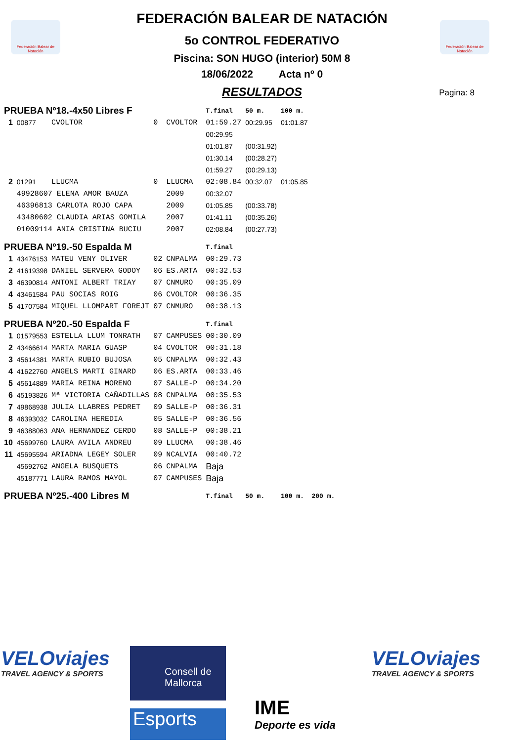Federación Balear de Natación
Federación Balear de Natación
FEDERACIÓN BALEAR DE NATACIÓN
5o CONTROL FEDERATIVO
Piscina: SON HUGO (interior) 50M 8
18/06/2022 Acta nº 0
RESULTADOS
Pagina: 8
| PRUEBA Nº18.-4x50 Libres F | | | | | T.final | 50 m. | 100 m. | |
| 1 | 00877 | CVOLTOR | 0 | CVOLTOR | 01:59.27 | 00:29.95 | 01:01.87 | |
| | | | | | 00:29.95 | | | |
| | | | | | 01:01.87 | (00:31.92) | | |
| | | | | | 01:30.14 | (00:28.27) | | |
| | | | | | 01:59.27 | (00:29.13) | | |
| 2 | 01291 | LLUCMA | 0 | LLUCMA | 02:08.84 | 00:32.07 | 01:05.85 | |
| | 49928607 ELENA AMOR BAUZA | | | 2009 | 00:32.07 | | | |
| | 46396813 CARLOTA ROJO CAPA | | | 2009 | 01:05.85 | (00:33.78) | | |
| | 43480602 CLAUDIA ARIAS GOMILA | | | 2007 | 01:41.11 | (00:35.26) | | |
| | 01009114 ANIA CRISTINA BUCIU | | | 2007 | 02:08.84 | (00:27.73) | | |
| PRUEBA Nº19.-50 Espalda M | | | | | T.final | | | |
| 1 | 43476153 | MATEU VENY OLIVER | 02 | CNPALMA | 00:29.73 | | | |
| 2 | 41619398 | DANIEL SERVERA GODOY | 06 | ES.ARTA | 00:32.53 | | | |
| 3 | 46390814 | ANTONI ALBERT TRIAY | 07 | CNMURO | 00:35.09 | | | |
| 4 | 43461584 | PAU SOCIAS ROIG | 06 | CVOLTOR | 00:36.35 | | | |
| 5 | 41707584 | MIQUEL LLOMPART FOREJT | 07 | CNMURO | 00:38.13 | | | |
| PRUEBA Nº20.-50 Espalda F | | | | | T.final | | | |
| 1 | 01579553 | ESTELLA LLUM TONRATH | 07 | CAMPUSES | 00:30.09 | | | |
| 2 | 43466614 | MARTA MARIA GUASP | 04 | CVOLTOR | 00:31.18 | | | |
| 3 | 45614381 | MARTA RUBIO BUJOSA | 05 | CNPALMA | 00:32.43 | | | |
| 4 | 41622760 | ANGELS MARTI GINARD | 06 | ES.ARTA | 00:33.46 | | | |
| 5 | 45614889 | MARIA REINA MORENO | 07 | SALLE-P | 00:34.20 | | | |
| 6 | 45193826 | Mª VICTORIA CAÑADILLAS | 08 | CNPALMA | 00:35.53 | | | |
| 7 | 49868938 | JULIA LLABRES PEDRET | 09 | SALLE-P | 00:36.31 | | | |
| 8 | 46393032 | CAROLINA HEREDIA | 05 | SALLE-P | 00:36.56 | | | |
| 9 | 46388063 | ANA HERNANDEZ CERDO | 08 | SALLE-P | 00:38.21 | | | |
| 10 | 45699760 | LAURA AVILA ANDREU | 09 | LLUCMA | 00:38.46 | | | |
| 11 | 45695594 | ARIADNA LEGEY SOLER | 09 | NCALVIA | 00:40.72 | | | |
| | 45692762 | ANGELA BUSQUETS | 06 | CNPALMA | Baja | | | |
| | 45187771 | LAURA RAMOS MAYOL | 07 | CAMPUSES | Baja | | | |
| PRUEBA Nº25.-400 Libres M | | | | | T.final | 50 m. | 100 m. | 200 m. |
VELOviajes
TRAVEL AGENCY & SPORTS
Consell de Mallorca
Esports IME
Deporte es vida
VELOviajes
TRAVEL AGENCY & SPORTS